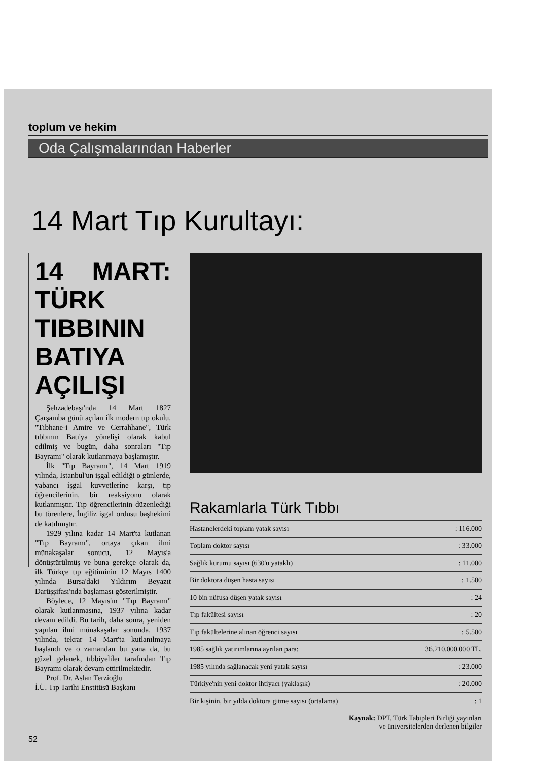toplum ve hekim
Oda Çalışmalarından Haberler
14 Mart Tıp Kurultayı:
14 MART: TÜRK TIBBININ BATIYA AÇILIŞI
Şehzadebaşı'nda 14 Mart 1827 Çarşamba günü açılan ilk modern tıp okulu, "Tıbhane-i Amire ve Cerrahhane", Türk tıbbının Batı'ya yönelişi olarak kabul edilmiş ve bugün, daha sonraları "Tıp Bayramı" olarak kutlanmaya başlamıştır.
İlk "Tıp Bayramı", 14 Mart 1919 yılında, İstanbul'un işgal edildiği o günlerde, yabancı işgal kuvvetlerine karşı, tıp öğrencilerinin, bir reaksiyonu olarak kutlanmıştır. Tıp öğrencilerinin düzenlediği bu törenlere, İngiliz işgal ordusu başhekimi de katılmıştır.
1929 yılına kadar 14 Mart'ta kutlanan "Tıp Bayramı", ortaya çıkan ilmi münakaşalar sonucu, 12 Mayıs'a dönüştürülmüş ve buna gerekçe olarak da, ilk Türkçe tıp eğitiminin 12 Mayıs 1400 yılında Bursa'daki Yıldırım Beyazıt Darüşşifası'nda başlaması gösterilmiştir.
Böylece, 12 Mayıs'ın "Tıp Bayramı" olarak kutlanmasına, 1937 yılına kadar devam edildi. Bu tarih, daha sonra, yeniden yapılan ilmi münakaşalar sonunda, 1937 yılında, tekrar 14 Mart'ta kutlanılmaya başlandı ve o zamandan bu yana da, bu güzel gelenek, tıbbiyeliler tarafından Tıp Bayramı olarak devam ettirilmektedir.
Prof. Dr. Aslan Terzioğlu
İ.Ü. Tıp Tarihi Enstitüsü Başkanı
Rakamlarla Türk Tıbbı
| Hastanelerdeki toplam yatak sayısı | : 116.000 |
| Toplam doktor sayısı | : 33.000 |
| Sağlık kurumu sayısı (630'u yataklı) | : 11.000 |
| Bir doktora düşen hasta sayısı | : 1.500 |
| 10 bin nüfusa düşen yatak sayısı | : 24 |
| Tıp fakültesi sayısı | : 20 |
| Tıp fakültelerine alınan öğrenci sayısı | : 5.500 |
| 1985 sağlık yatırımlarına ayrılan para: | 36.210.000.000 TL. |
| 1985 yılında sağlanacak yeni yatak sayısı | : 23.000 |
| Türkiye'nin yeni doktor ihtiyacı (yaklaşık) | : 20.000 |
| Bir kişinin, bir yılda doktora gitme sayısı (ortalama) | : 1 |
Kaynak: DPT, Türk Tabipleri Birliği yayınları
ve üniversitelerden derlenen bilgiler
52